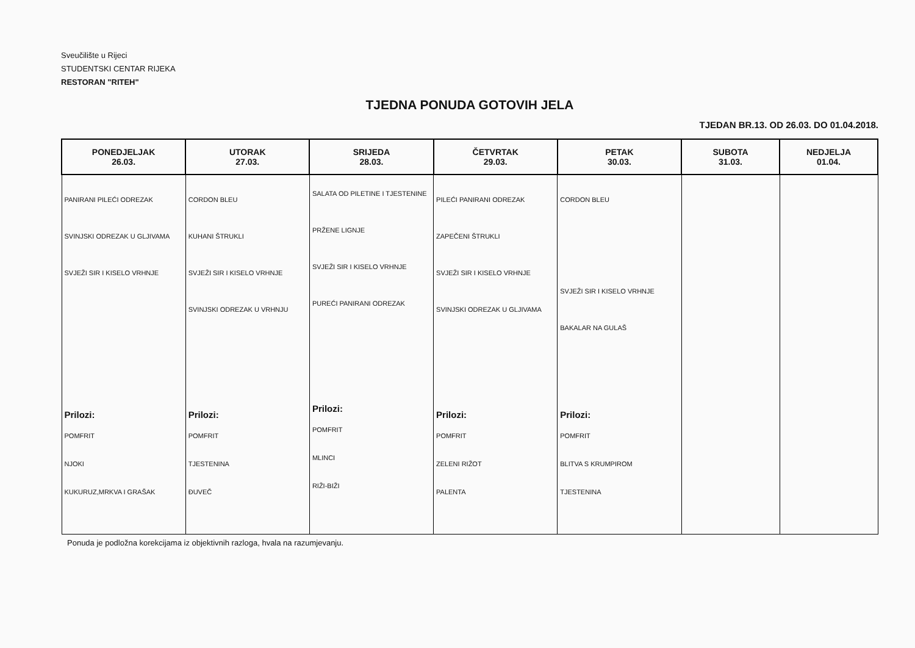Sveučilište u Rijeci
STUDENTSKI CENTAR RIJEKA
RESTORAN "RITEH"
TJEDNA PONUDA GOTOVIH JELA
TJEDAN BR.13. OD 26.03. DO 01.04.2018.
| PONEDJELJAK 26.03. | UTORAK 27.03. | SRIJEDA 28.03. | ČETVRTAK 29.03. | PETAK 30.03. | SUBOTA 31.03. | NEDJELJA 01.04. |
| --- | --- | --- | --- | --- | --- | --- |
| PANIRANI PILEĆI ODREZAK SVINJSKI ODREZAK U GLJIVAMA SVJEŽI SIR I KISELO VRHNJE Prilozi: POMFRIT NJOKI KUKURUZ,MRKVA I GRAŠAK | CORDON BLEU KUHANI ŠTRUKLI SVJEŽI SIR I KISELO VRHNJE SVINJSKI ODREZAK U VRHNJU Prilozi: POMFRIT TJESTENINA ĐUVEČ | SALATA OD PILETINE I TJESTENINE PRŽENE LIGNJE SVJEŽI SIR I KISELO VRHNJE PUREĆI PANIRANI ODREZAK Prilozi: POMFRIT MLINCI RIŽI-BIŽI | PILEĆI PANIRANI ODREZAK ZAPEČENI ŠTRUKLI SVJEŽI SIR I KISELO VRHNJE SVINJSKI ODREZAK U GLJIVAMA Prilozi: POMFRIT ZELENI RIŽOT PALENTA | CORDON BLEU SVJEŽI SIR I KISELO VRHNJE BAKALAR NA GULAŠ Prilozi: POMFRIT BLITVA S KRUMPIROM TJESTENINA | | |
Ponuda je podložna korekcijama iz objektivnih razloga, hvala na razumjevanju.